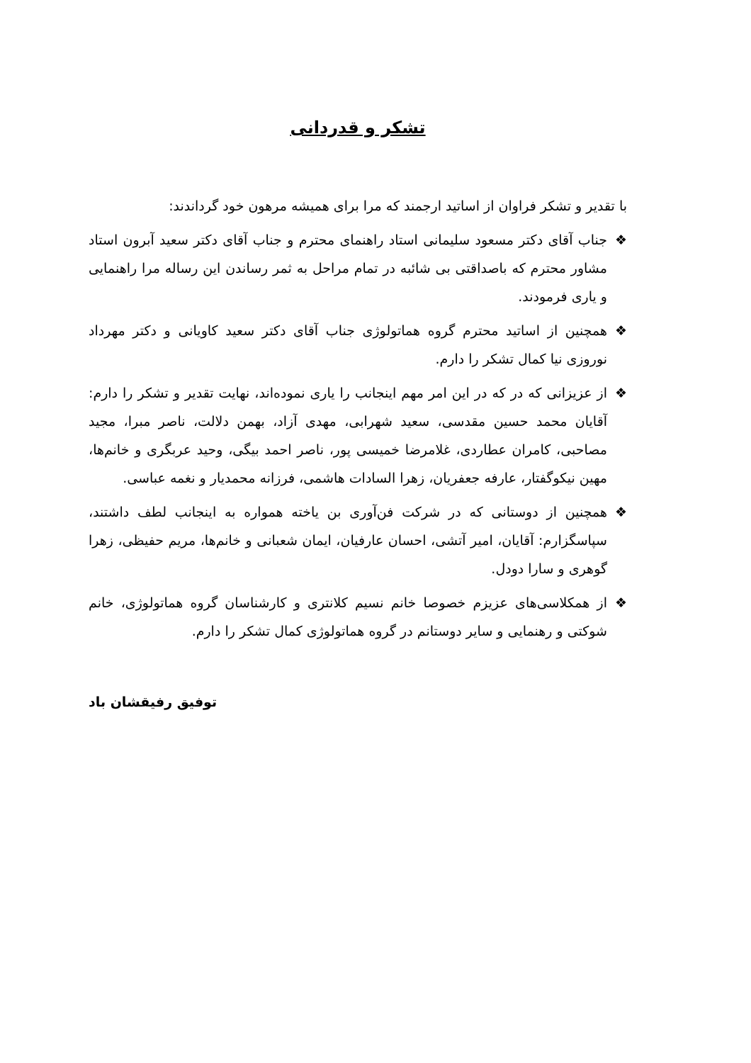تشکر و قدردانی
با تقدیر و تشکر فراوان از اساتید ارجمند که مرا برای همیشه مرهون خود گرداندند:
❖ جناب آقای دکتر مسعود سلیمانی استاد راهنمای محترم و جناب آقای دکتر سعید آبرون استاد مشاور محترم که باصداقتی بی شائبه در تمام مراحل به ثمر رساندن این رساله مرا راهنمایی و یاری فرمودند.
❖ همچنین از اساتید محترم گروه هماتولوژی جناب آقای دکتر سعید کاویانی و دکتر مهرداد نوروزی نیا کمال تشکر را دارم.
❖ از عزیزانی که در که در این امر مهم اینجانب را یاری نموده‌اند، نهایت تقدیر و تشکر را دارم: آقایان محمد حسین مقدسی، سعید شهرابی، مهدی آزاد، بهمن دلالت، ناصر مبرا، مجید مصاحبی، کامران عطاردی، غلامرضا خمیسی پور، ناصر احمد بیگی، وحید عربگری و خانم‌ها، مهین نیکوگفتار، عارفه جعفریان، زهرا السادات هاشمی، فرزانه محمدیار و نغمه عباسی.
❖ همچنین از دوستانی که در شرکت فن‌آوری بن یاخته همواره به اینجانب لطف داشتند، سپاسگزارم: آقایان، امیر آتشی، احسان عارفیان، ایمان شعبانی و خانم‌ها، مریم حفیظی، زهرا گوهری و سارا دودل.
❖ از همکلاسی‌های عزیزم خصوصا خانم نسیم کلانتری و کارشناسان گروه هماتولوژی، خانم شوکتی و رهنمایی و سایر دوستانم در گروه هماتولوژی کمال تشکر را دارم.
توفیق رفیقشان باد